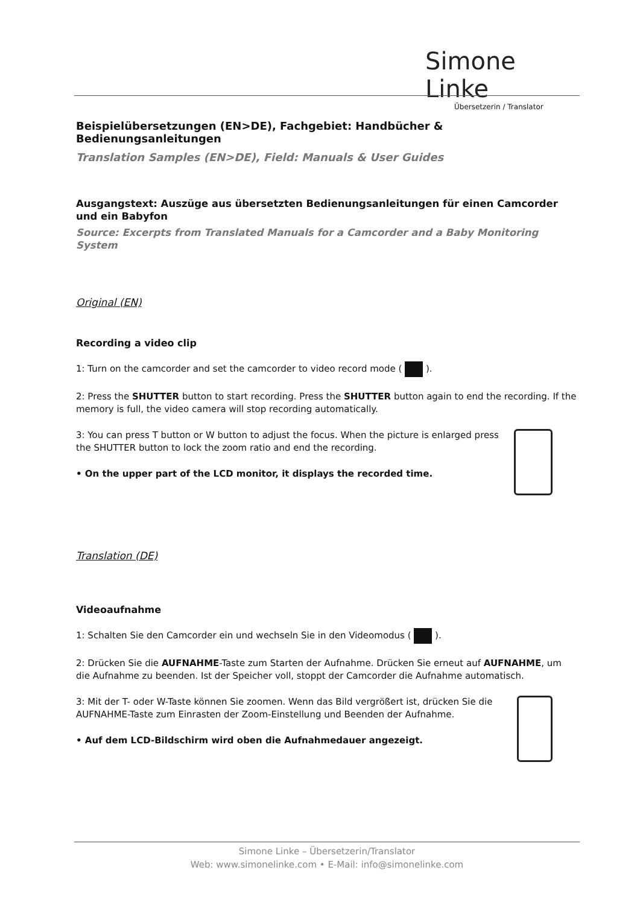Simone Linke
Übersetzerin / Translator
Beispielübersetzungen (EN>DE), Fachgebiet: Handbücher & Bedienungsanleitungen
Translation Samples (EN>DE), Field: Manuals & User Guides
Ausgangstext: Auszüge aus übersetzten Bedienungsanleitungen für einen Camcorder und ein Babyfon
Source: Excerpts from Translated Manuals for a Camcorder and a Baby Monitoring System
Original (EN)
Recording a video clip
1: Turn on the camcorder and set the camcorder to video record mode ( ).
2: Press the SHUTTER button to start recording. Press the SHUTTER button again to end the recording. If the memory is full, the video camera will stop recording automatically.
3: You can press T button or W button to adjust the focus. When the picture is enlarged press the SHUTTER button to lock the zoom ratio and end the recording.
• On the upper part of the LCD monitor, it displays the recorded time.
Translation (DE)
Videoaufnahme
1: Schalten Sie den Camcorder ein und wechseln Sie in den Videomodus ( ).
2: Drücken Sie die AUFNAHME-Taste zum Starten der Aufnahme. Drücken Sie erneut auf AUFNAHME, um die Aufnahme zu beenden. Ist der Speicher voll, stoppt der Camcorder die Aufnahme automatisch.
3: Mit der T- oder W-Taste können Sie zoomen. Wenn das Bild vergrößert ist, drücken Sie die AUFNAHME-Taste zum Einrasten der Zoom-Einstellung und Beenden der Aufnahme.
• Auf dem LCD-Bildschirm wird oben die Aufnahmedauer angezeigt.
Simone Linke – Übersetzerin/Translator
Web: www.simonelinke.com • E-Mail: info@simonelinke.com